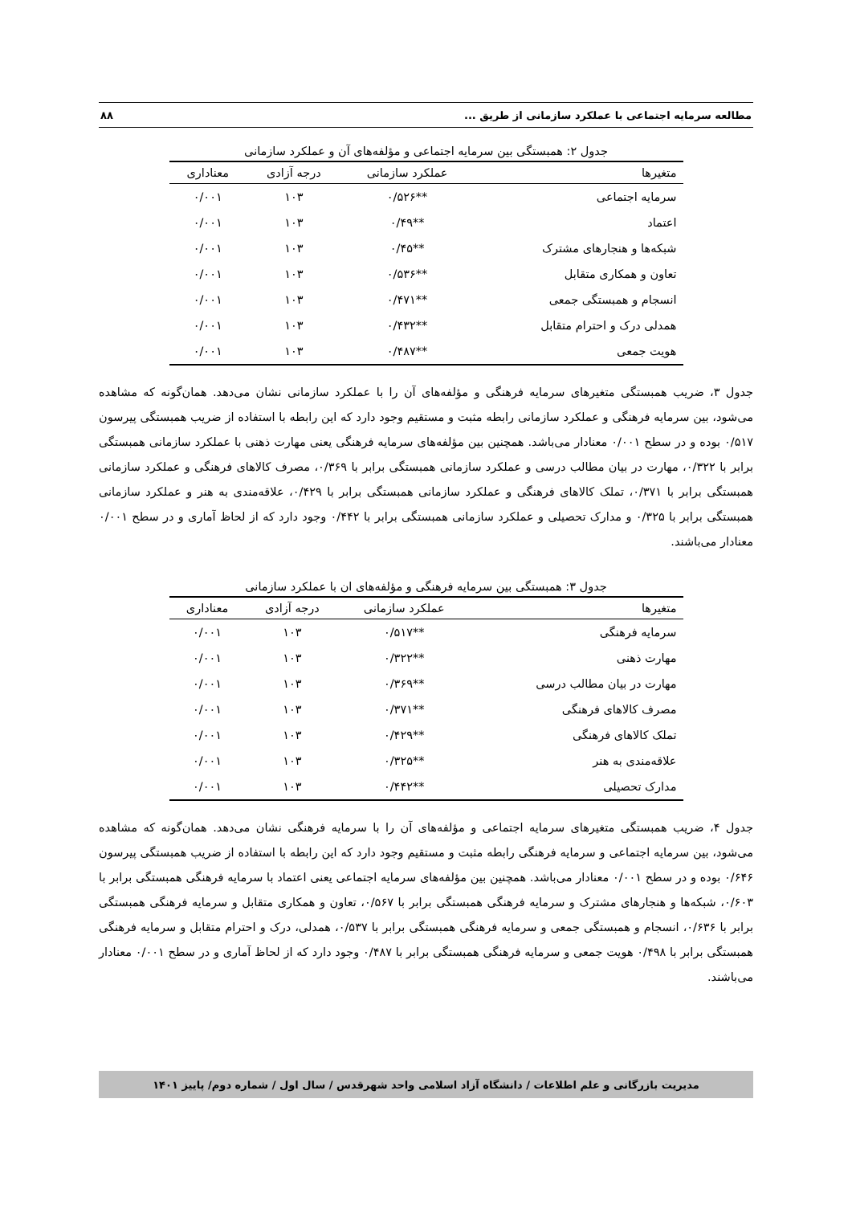مطالعه سرمایه اجتماعی با عملکرد سازمانی از طریق ... ۸۸
جدول ۲: همبستگی بین سرمایه اجتماعی و مؤلفه‌های آن و عملکرد سازمانی
| متغیرها | عملکرد سازمانی | درجه آزادی | معناداری |
| --- | --- | --- | --- |
| سرمایه اجتماعی | **۰/۵۲۶ | ۱۰۳ | ۰/۰۰۱ |
| اعتماد | **۰/۴۹ | ۱۰۳ | ۰/۰۰۱ |
| شبکه‌ها و هنجارهای مشترک | **۰/۴۵ | ۱۰۳ | ۰/۰۰۱ |
| تعاون و همکاری متقابل | **۰/۵۳۶ | ۱۰۳ | ۰/۰۰۱ |
| انسجام و همبستگی جمعی | **۰/۴۷۱ | ۱۰۳ | ۰/۰۰۱ |
| همدلی درک و احترام متقابل | **۰/۴۳۲ | ۱۰۳ | ۰/۰۰۱ |
| هویت جمعی | **۰/۴۸۷ | ۱۰۳ | ۰/۰۰۱ |
جدول ۳، ضریب همبستگی متغیرهای سرمایه فرهنگی و مؤلفه‌های آن را با عملکرد سازمانی نشان می‌دهد. همان‌گونه که مشاهده می‌شود، بین سرمایه فرهنگی و عملکرد سازمانی رابطه مثبت و مستقیم وجود دارد که این رابطه با استفاده از ضریب همبستگی پیرسون ۰/۵۱۷ بوده و در سطح ۰/۰۰۱ معنادار می‌باشد. همچنین بین مؤلفه‌های سرمایه فرهنگی یعنی مهارت ذهنی با عملکرد سازمانی همبستگی برابر با ۰/۳۲۲، مهارت در بیان مطالب درسی و عملکرد سازمانی همبستگی برابر با ۰/۳۶۹، مصرف کالاهای فرهنگی و عملکرد سازمانی همبستگی برابر با ۰/۳۷۱، تملک کالاهای فرهنگی و عملکرد سازمانی همبستگی برابر با ۰/۴۲۹، علاقه‌مندی به هنر و عملکرد سازمانی همبستگی برابر با ۰/۳۲۵ و مدارک تحصیلی و عملکرد سازمانی همبستگی برابر با ۰/۴۴۲ وجود دارد که از لحاظ آماری و در سطح ۰/۰۰۱ معنادار می‌باشند.
جدول ۳: همبستگی بین سرمایه فرهنگی و مؤلفه‌های ان با عملکرد سازمانی
| متغیرها | عملکرد سازمانی | درجه آزادی | معناداری |
| --- | --- | --- | --- |
| سرمایه فرهنگی | **۰/۵۱۷ | ۱۰۳ | ۰/۰۰۱ |
| مهارت ذهنی | **۰/۳۲۲ | ۱۰۳ | ۰/۰۰۱ |
| مهارت در بیان مطالب درسی | **۰/۳۶۹ | ۱۰۳ | ۰/۰۰۱ |
| مصرف کالاهای فرهنگی | **۰/۳۷۱ | ۱۰۳ | ۰/۰۰۱ |
| تملک کالاهای فرهنگی | **۰/۴۲۹ | ۱۰۳ | ۰/۰۰۱ |
| علاقه‌مندی به هنر | **۰/۳۲۵ | ۱۰۳ | ۰/۰۰۱ |
| مدارک تحصیلی | **۰/۴۴۲ | ۱۰۳ | ۰/۰۰۱ |
جدول ۴، ضریب همبستگی متغیرهای سرمایه اجتماعی و مؤلفه‌های آن را با سرمایه فرهنگی نشان می‌دهد. همان‌گونه که مشاهده می‌شود، بین سرمایه اجتماعی و سرمایه فرهنگی رابطه مثبت و مستقیم وجود دارد که این رابطه با استفاده از ضریب همبستگی پیرسون ۰/۶۴۶ بوده و در سطح ۰/۰۰۱ معنادار می‌باشد. همچنین بین مؤلفه‌های سرمایه اجتماعی یعنی اعتماد با سرمایه فرهنگی همبستگی برابر با ۰/۶۰۳، شبکه‌ها و هنجارهای مشترک و سرمایه فرهنگی همبستگی برابر با ۰/۵۶۷، تعاون و همکاری متقابل و سرمایه فرهنگی همبستگی برابر با ۰/۶۳۶، انسجام و همبستگی جمعی و سرمایه فرهنگی همبستگی برابر با ۰/۵۳۷، همدلی، درک و احترام متقابل و سرمایه فرهنگی همبستگی برابر با ۰/۴۹۸ هویت جمعی و سرمایه فرهنگی همبستگی برابر با ۰/۴۸۷ وجود دارد که از لحاظ آماری و در سطح ۰/۰۰۱ معنادار می‌باشند.
مدیریت بازرگانی و علم اطلاعات / دانشگاه آزاد اسلامی واحد شهرقدس / سال اول / شماره دوم/ پاییز ۱۴۰۱